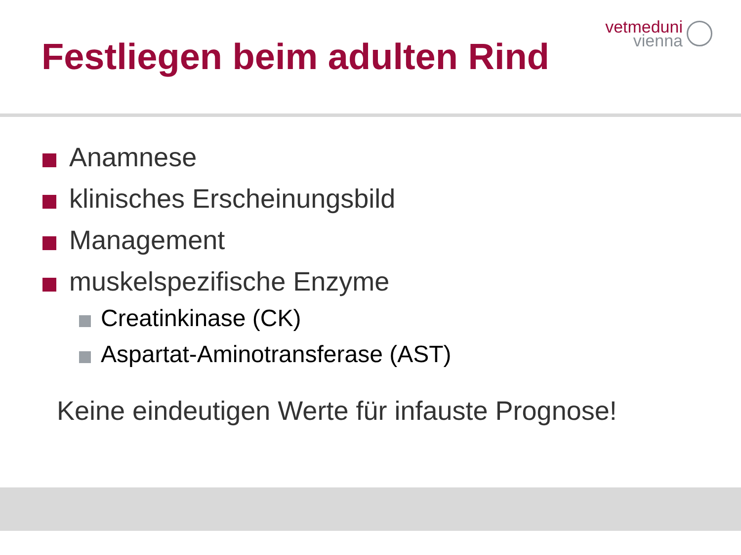Festliegen beim adulten Rind
vetmeduni
vienna
Anamnese
klinisches Erscheinungsbild
Management
muskelspezifische Enzyme
Creatinkinase (CK)
Aspartat-Aminotransferase (AST)
Keine eindeutigen Werte für infauste Prognose!